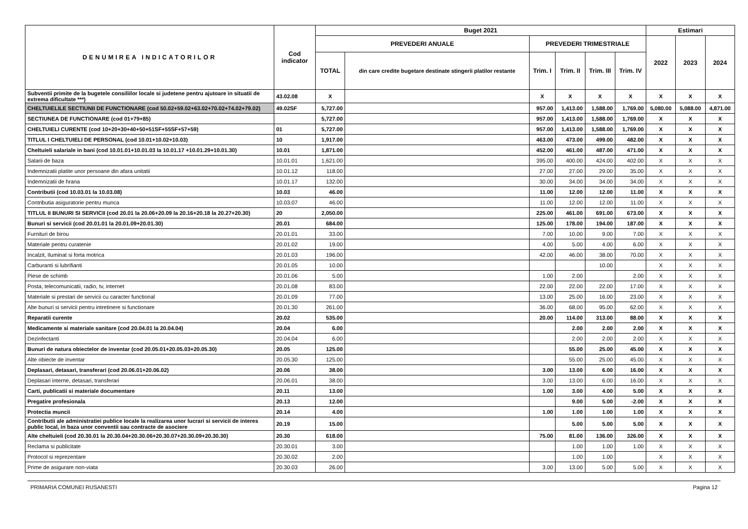| DENUMIREA INDICATORILOR | Cod indicator | Buget 2021 | | | | | | Estimari | | |
| --- | --- | --- | --- | --- | --- | --- | --- | --- | --- | --- |
| | | PREVEDERI ANUALE | | PREVEDERI TRIMESTRIALE | | | | 2022 | 2023 | 2024 |
| | | TOTAL | din care credite bugetare destinate stingerii platilor restante | Trim. I | Trim. II | Trim. III | Trim. IV | | | |
| Subventii primite de la bugetele consiliilor locale si judetene pentru ajutoare in situatii de extrema dificultate ***) | 43.02.08 | X | | X | X | X | X | X | X | X |
| CHELTUIELILE SECTIUNII DE FUNCTIONARE (cod 50.02+59.02+63.02+70.02+74.02+79.02) | 49.02SF | 5,727.00 | | 957.00 | 1,413.00 | 1,588.00 | 1,769.00 | 5,080.00 | 5,088.00 | 4,871.00 |
| SECTIUNEA DE FUNCTIONARE (cod 01+79+85) | | 5,727.00 | | 957.00 | 1,413.00 | 1,588.00 | 1,769.00 | X | X | X |
| CHELTUIELI CURENTE (cod 10+20+30+40+50+51SF+55SF+57+59) | 01 | 5,727.00 | | 957.00 | 1,413.00 | 1,588.00 | 1,769.00 | X | X | X |
| TITLUL I CHELTUIELI DE PERSONAL (cod 10.01+10.02+10.03) | 10 | 1,917.00 | | 463.00 | 473.00 | 499.00 | 482.00 | X | X | X |
| Cheltuieli salariale in bani (cod 10.01.01+10.01.03 la 10.01.17 +10.01.29+10.01.30) | 10.01 | 1,871.00 | | 452.00 | 461.00 | 487.00 | 471.00 | X | X | X |
| Salarii de baza | 10.01.01 | 1,621.00 | | 395.00 | 400.00 | 424.00 | 402.00 | X | X | X |
| Indemnizatii platite unor persoane din afara unitatii | 10.01.12 | 118.00 | | 27.00 | 27.00 | 29.00 | 35.00 | X | X | X |
| Indemnizatii de hrana | 10.01.17 | 132.00 | | 30.00 | 34.00 | 34.00 | 34.00 | X | X | X |
| Contributii (cod 10.03.01 la 10.03.08) | 10.03 | 46.00 | | 11.00 | 12.00 | 12.00 | 11.00 | X | X | X |
| Contributia asiguratorie pentru munca | 10.03.07 | 46.00 | | 11.00 | 12.00 | 12.00 | 11.00 | X | X | X |
| TITLUL II BUNURI SI SERVICII (cod 20.01 la 20.06+20.09 la 20.16+20.18 la 20.27+20.30) | 20 | 2,050.00 | | 225.00 | 461.00 | 691.00 | 673.00 | X | X | X |
| Bunuri si servicii (cod 20.01.01 la 20.01.09+20.01.30) | 20.01 | 684.00 | | 125.00 | 178.00 | 194.00 | 187.00 | X | X | X |
| Furnituri de birou | 20.01.01 | 33.00 | | 7.00 | 10.00 | 9.00 | 7.00 | X | X | X |
| Materiale pentru curatenie | 20.01.02 | 19.00 | | 4.00 | 5.00 | 4.00 | 6.00 | X | X | X |
| Incalzit, Iluminat si forta motrica | 20.01.03 | 196.00 | | 42.00 | 46.00 | 38.00 | 70.00 | X | X | X |
| Carburanti si lubrifianti | 20.01.05 | 10.00 | | | | 10.00 | | X | X | X |
| Piese de schimb | 20.01.06 | 5.00 | | 1.00 | 2.00 | | 2.00 | X | X | X |
| Posta, telecomunicatii, radio, tv, internet | 20.01.08 | 83.00 | | 22.00 | 22.00 | 22.00 | 17.00 | X | X | X |
| Materiale si prestari de servicii cu caracter functional | 20.01.09 | 77.00 | | 13.00 | 25.00 | 16.00 | 23.00 | X | X | X |
| Alte bunuri si servicii pentru intretinere si functionare | 20.01.30 | 261.00 | | 36.00 | 68.00 | 95.00 | 62.00 | X | X | X |
| Reparatii curente | 20.02 | 535.00 | | 20.00 | 114.00 | 313.00 | 88.00 | X | X | X |
| Medicamente si materiale sanitare (cod 20.04.01 la 20.04.04) | 20.04 | 6.00 | | | 2.00 | 2.00 | 2.00 | X | X | X |
| Dezinfectanti | 20.04.04 | 6.00 | | | 2.00 | 2.00 | 2.00 | X | X | X |
| Bunuri de natura obiectelor de inventar (cod 20.05.01+20.05.03+20.05.30) | 20.05 | 125.00 | | | 55.00 | 25.00 | 45.00 | X | X | X |
| Alte obiecte de inventar | 20.05.30 | 125.00 | | | 55.00 | 25.00 | 45.00 | X | X | X |
| Deplasari, detasari, transferari (cod 20.06.01+20.06.02) | 20.06 | 38.00 | | 3.00 | 13.00 | 6.00 | 16.00 | X | X | X |
| Deplasari interne, detasari, transferari | 20.06.01 | 38.00 | | 3.00 | 13.00 | 6.00 | 16.00 | X | X | X |
| Carti, publicatii si materiale documentare | 20.11 | 13.00 | | 1.00 | 3.00 | 4.00 | 5.00 | X | X | X |
| Pregatire profesionala | 20.13 | 12.00 | | | 9.00 | 5.00 | -2.00 | X | X | X |
| Protectia muncii | 20.14 | 4.00 | | 1.00 | 1.00 | 1.00 | 1.00 | X | X | X |
| Contributii ale administratiei publice locale la realizarea unor lucrari si servicii de interes public local, in baza unor conventii sau contracte de asociere | 20.19 | 15.00 | | | 5.00 | 5.00 | 5.00 | X | X | X |
| Alte cheltuieli (cod 20.30.01 la 20.30.04+20.30.06+20.30.07+20.30.09+20.30.30) | 20.30 | 618.00 | | 75.00 | 81.00 | 136.00 | 326.00 | X | X | X |
| Reclama si publicitate | 20.30.01 | 3.00 | | | 1.00 | 1.00 | 1.00 | X | X | X |
| Protocol si reprezentare | 20.30.02 | 2.00 | | | 1.00 | 1.00 | | X | X | X |
| Prime de asigurare non-viata | 20.30.03 | 26.00 | | 3.00 | 13.00 | 5.00 | 5.00 | X | X | X |
PRIMARIA COMUNEI RUSANESTI Pagina 12